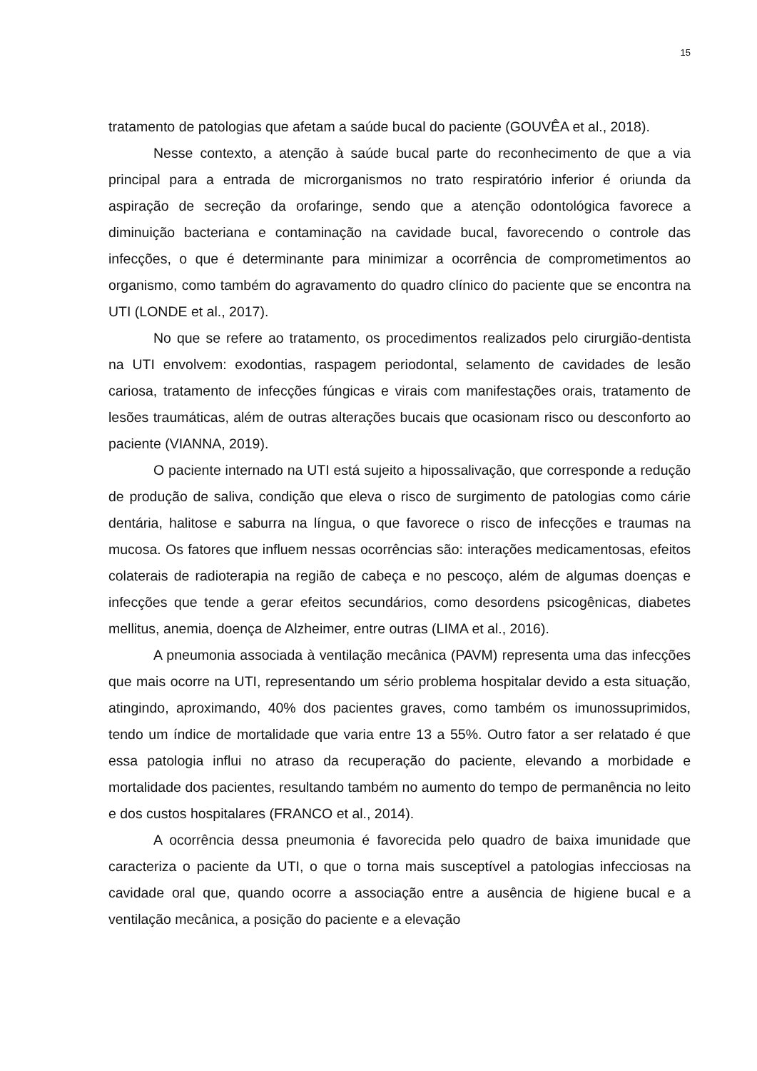15
tratamento de patologias que afetam a saúde bucal do paciente (GOUVÊA et al., 2018).
Nesse contexto, a atenção à saúde bucal parte do reconhecimento de que a via principal para a entrada de microrganismos no trato respiratório inferior é oriunda da aspiração de secreção da orofaringe, sendo que a atenção odontológica favorece a diminuição bacteriana e contaminação na cavidade bucal, favorecendo o controle das infecções, o que é determinante para minimizar a ocorrência de comprometimentos ao organismo, como também do agravamento do quadro clínico do paciente que se encontra na UTI (LONDE et al., 2017).
No que se refere ao tratamento, os procedimentos realizados pelo cirurgião-dentista na UTI envolvem: exodontias, raspagem periodontal, selamento de cavidades de lesão cariosa, tratamento de infecções fúngicas e virais com manifestações orais, tratamento de lesões traumáticas, além de outras alterações bucais que ocasionam risco ou desconforto ao paciente (VIANNA, 2019).
O paciente internado na UTI está sujeito a hipossalivação, que corresponde a redução de produção de saliva, condição que eleva o risco de surgimento de patologias como cárie dentária, halitose e saburra na língua, o que favorece o risco de infecções e traumas na mucosa. Os fatores que influem nessas ocorrências são: interações medicamentosas, efeitos colaterais de radioterapia na região de cabeça e no pescoço, além de algumas doenças e infecções que tende a gerar efeitos secundários, como desordens psicogênicas, diabetes mellitus, anemia, doença de Alzheimer, entre outras (LIMA et al., 2016).
A pneumonia associada à ventilação mecânica (PAVM) representa uma das infecções que mais ocorre na UTI, representando um sério problema hospitalar devido a esta situação, atingindo, aproximando, 40% dos pacientes graves, como também os imunossuprimidos, tendo um índice de mortalidade que varia entre 13 a 55%. Outro fator a ser relatado é que essa patologia influi no atraso da recuperação do paciente, elevando a morbidade e mortalidade dos pacientes, resultando também no aumento do tempo de permanência no leito e dos custos hospitalares (FRANCO et al., 2014).
A ocorrência dessa pneumonia é favorecida pelo quadro de baixa imunidade que caracteriza o paciente da UTI, o que o torna mais susceptível a patologias infecciosas na cavidade oral que, quando ocorre a associação entre a ausência de higiene bucal e a ventilação mecânica, a posição do paciente e a elevação